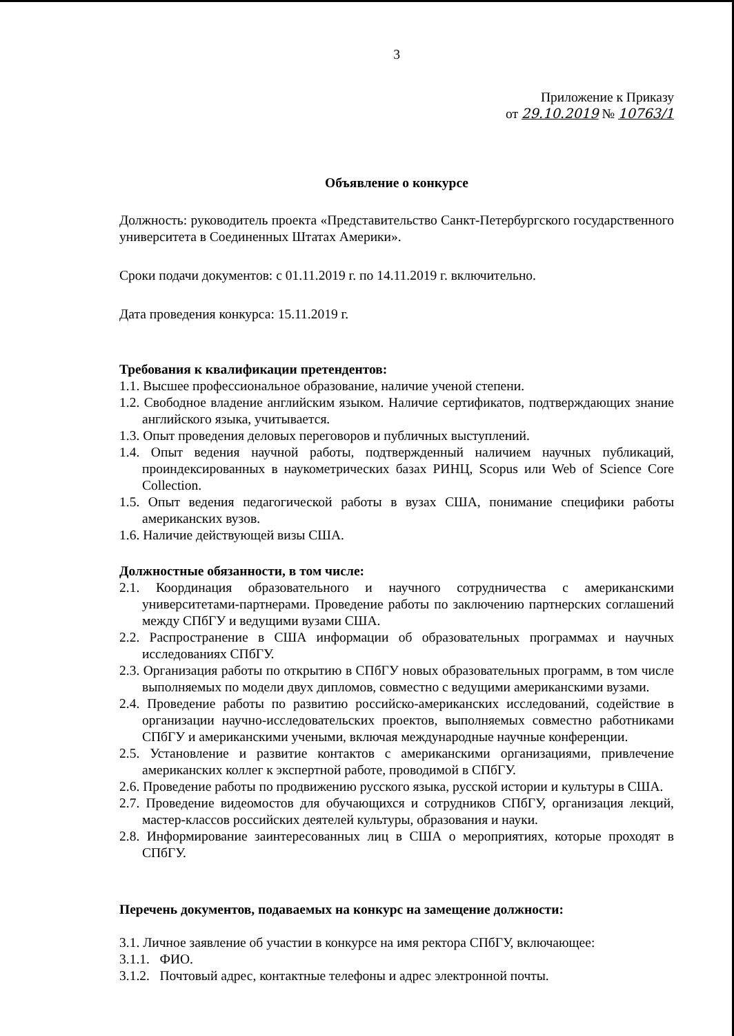3
Приложение к Приказу
от 29.10.2019 № 10763/1
Объявление о конкурсе
Должность: руководитель проекта «Представительство Санкт-Петербургского государственного университета в Соединенных Штатах Америки».
Сроки подачи документов: с 01.11.2019 г. по 14.11.2019 г. включительно.
Дата проведения конкурса: 15.11.2019 г.
Требования к квалификации претендентов:
1.1. Высшее профессиональное образование, наличие ученой степени.
1.2. Свободное владение английским языком. Наличие сертификатов, подтверждающих знание английского языка, учитывается.
1.3. Опыт проведения деловых переговоров и публичных выступлений.
1.4. Опыт ведения научной работы, подтвержденный наличием научных публикаций, проиндексированных в наукометрических базах РИНЦ, Scopus или Web of Science Core Collection.
1.5. Опыт ведения педагогической работы в вузах США, понимание специфики работы американских вузов.
1.6. Наличие действующей визы США.
Должностные обязанности, в том числе:
2.1. Координация образовательного и научного сотрудничества с американскими университетами-партнерами. Проведение работы по заключению партнерских соглашений между СПбГУ и ведущими вузами США.
2.2. Распространение в США информации об образовательных программах и научных исследованиях СПбГУ.
2.3. Организация работы по открытию в СПбГУ новых образовательных программ, в том числе выполняемых по модели двух дипломов, совместно с ведущими американскими вузами.
2.4. Проведение работы по развитию российско-американских исследований, содействие в организации научно-исследовательских проектов, выполняемых совместно работниками СПбГУ и американскими учеными, включая международные научные конференции.
2.5. Установление и развитие контактов с американскими организациями, привлечение американских коллег к экспертной работе, проводимой в СПбГУ.
2.6. Проведение работы по продвижению русского языка, русской истории и культуры в США.
2.7. Проведение видеомостов для обучающихся и сотрудников СПбГУ, организация лекций, мастер-классов российских деятелей культуры, образования и науки.
2.8. Информирование заинтересованных лиц в США о мероприятиях, которые проходят в СПбГУ.
Перечень документов, подаваемых на конкурс на замещение должности:
3.1. Личное заявление об участии в конкурсе на имя ректора СПбГУ, включающее:
3.1.1. ФИО.
3.1.2. Почтовый адрес, контактные телефоны и адрес электронной почты.